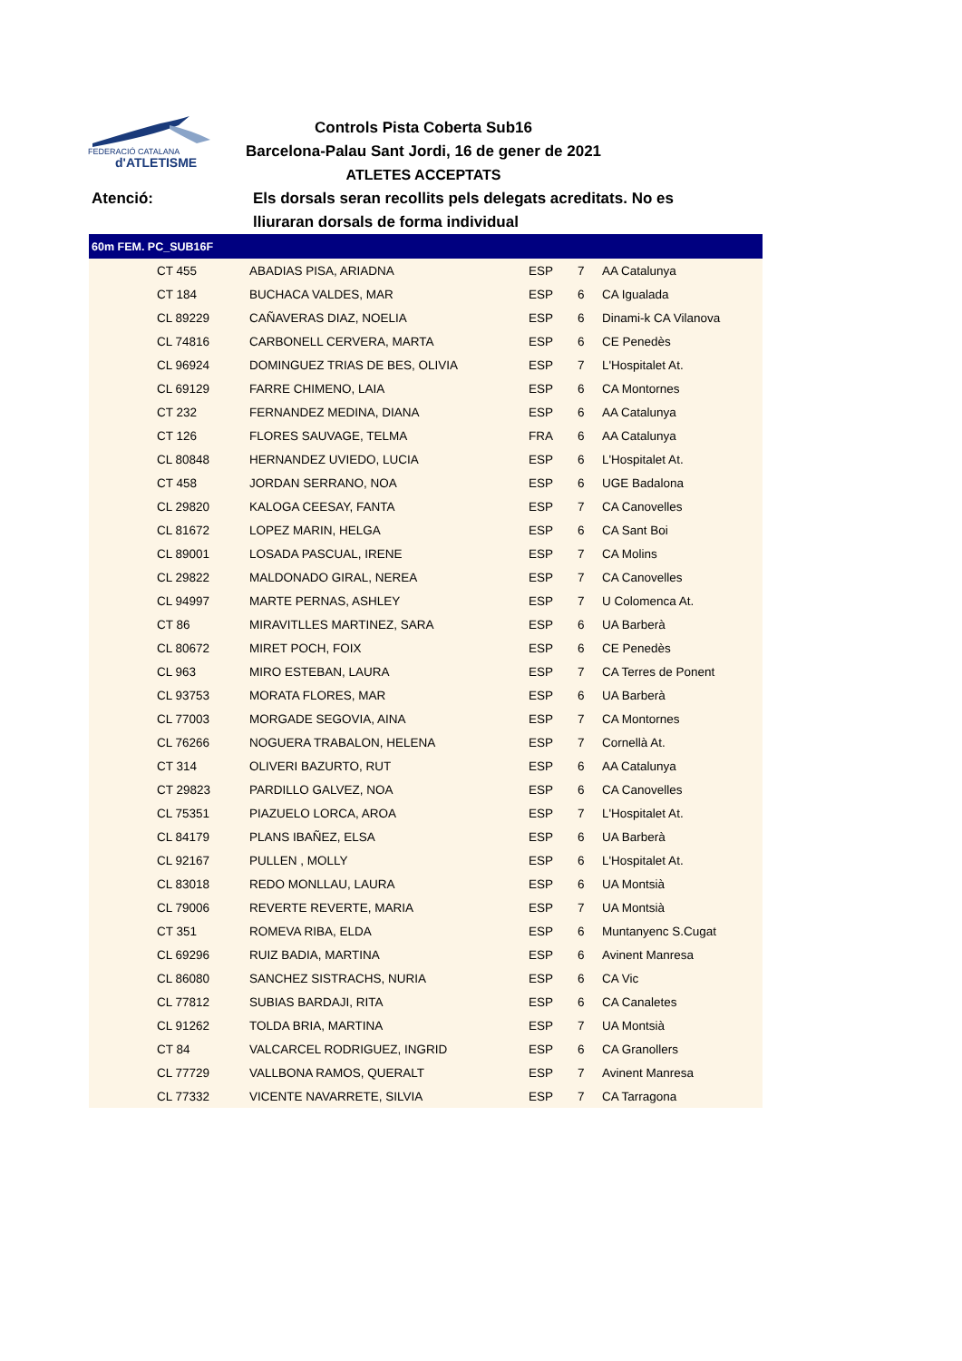FEDERACIÓ CATALANA
d'ATLETISME
Controls Pista Coberta Sub16
Barcelona-Palau Sant Jordi, 16 de gener de 2021
ATLETES ACCEPTATS
Atenció: Els dorsals seran recollits pels delegats acreditats. No es lliuraran dorsals de forma individual
| 60m FEM. PC_SUB16F | | | | | |
| --- | --- | --- | --- | --- | --- |
| | CT 455 | ABADIAS PISA, ARIADNA | ESP | 7 | AA Catalunya |
| | CT 184 | BUCHACA VALDES, MAR | ESP | 6 | CA Igualada |
| | CL 89229 | CAÑAVERAS DIAZ, NOELIA | ESP | 6 | Dinami-k CA Vilanova |
| | CL 74816 | CARBONELL CERVERA, MARTA | ESP | 6 | CE Penedès |
| | CL 96924 | DOMINGUEZ TRIAS DE BES, OLIVIA | ESP | 7 | L'Hospitalet At. |
| | CL 69129 | FARRE CHIMENO, LAIA | ESP | 6 | CA Montornes |
| | CT 232 | FERNANDEZ MEDINA, DIANA | ESP | 6 | AA Catalunya |
| | CT 126 | FLORES SAUVAGE, TELMA | FRA | 6 | AA Catalunya |
| | CL 80848 | HERNANDEZ UVIEDO, LUCIA | ESP | 6 | L'Hospitalet At. |
| | CT 458 | JORDAN SERRANO, NOA | ESP | 6 | UGE Badalona |
| | CL 29820 | KALOGA CEESAY, FANTA | ESP | 7 | CA Canovelles |
| | CL 81672 | LOPEZ MARIN, HELGA | ESP | 6 | CA Sant Boi |
| | CL 89001 | LOSADA PASCUAL, IRENE | ESP | 7 | CA Molins |
| | CL 29822 | MALDONADO GIRAL, NEREA | ESP | 7 | CA Canovelles |
| | CL 94997 | MARTE PERNAS, ASHLEY | ESP | 7 | U Colomenca At. |
| | CT 86 | MIRAVITLLES MARTINEZ, SARA | ESP | 6 | UA Barberà |
| | CL 80672 | MIRET POCH, FOIX | ESP | 6 | CE Penedès |
| | CL 963 | MIRO ESTEBAN, LAURA | ESP | 7 | CA Terres de Ponent |
| | CL 93753 | MORATA FLORES, MAR | ESP | 6 | UA Barberà |
| | CL 77003 | MORGADE SEGOVIA, AINA | ESP | 7 | CA Montornes |
| | CL 76266 | NOGUERA TRABALON, HELENA | ESP | 7 | Cornellà At. |
| | CT 314 | OLIVERI BAZURTO, RUT | ESP | 6 | AA Catalunya |
| | CT 29823 | PARDILLO GALVEZ, NOA | ESP | 6 | CA Canovelles |
| | CL 75351 | PIAZUELO LORCA, AROA | ESP | 7 | L'Hospitalet At. |
| | CL 84179 | PLANS IBAÑEZ, ELSA | ESP | 6 | UA Barberà |
| | CL 92167 | PULLEN , MOLLY | ESP | 6 | L'Hospitalet At. |
| | CL 83018 | REDO MONLLAU, LAURA | ESP | 6 | UA Montsià |
| | CL 79006 | REVERTE REVERTE, MARIA | ESP | 7 | UA Montsià |
| | CT 351 | ROMEVA RIBA, ELDA | ESP | 6 | Muntanyenc S.Cugat |
| | CL 69296 | RUIZ BADIA, MARTINA | ESP | 6 | Avinent Manresa |
| | CL 86080 | SANCHEZ SISTRACHS, NURIA | ESP | 6 | CA Vic |
| | CL 77812 | SUBIAS BARDAJI, RITA | ESP | 6 | CA Canaletes |
| | CL 91262 | TOLDA BRIA, MARTINA | ESP | 7 | UA Montsià |
| | CT 84 | VALCARCEL RODRIGUEZ, INGRID | ESP | 6 | CA Granollers |
| | CL 77729 | VALLBONA RAMOS, QUERALT | ESP | 7 | Avinent Manresa |
| | CL 77332 | VICENTE NAVARRETE, SILVIA | ESP | 7 | CA Tarragona |